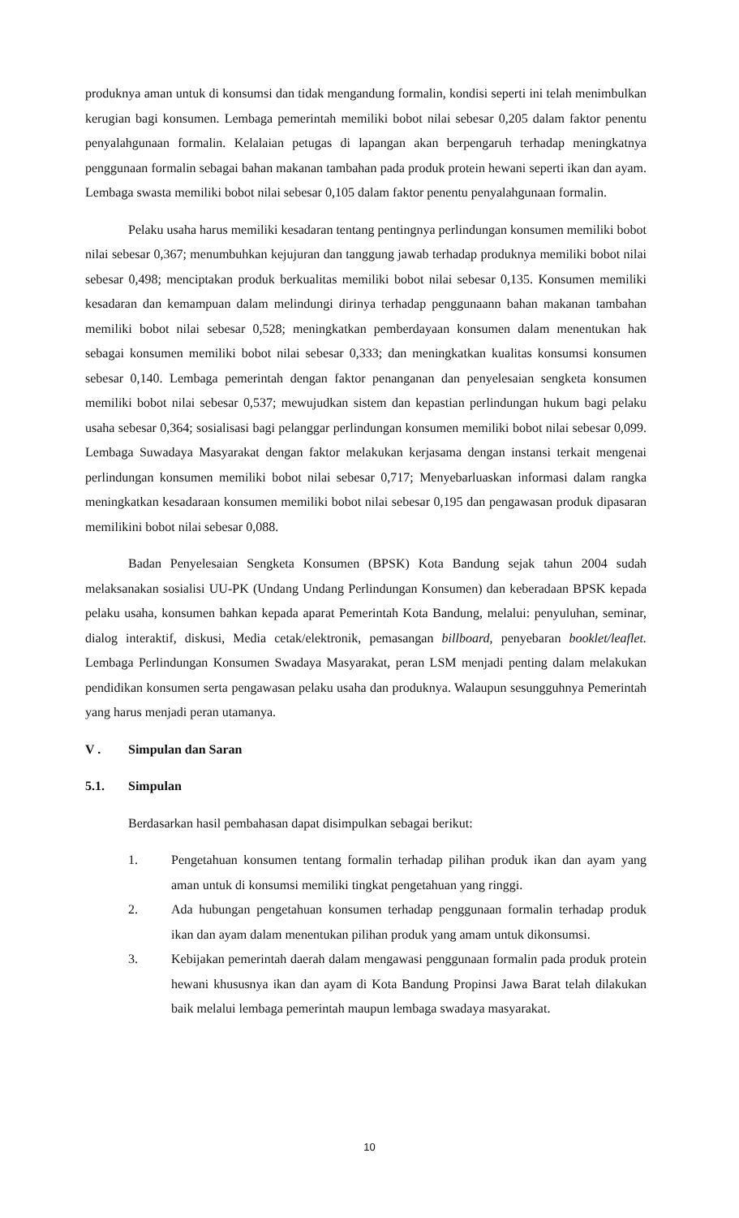produknya aman untuk di konsumsi dan tidak mengandung formalin, kondisi seperti ini telah menimbulkan kerugian bagi konsumen. Lembaga pemerintah memiliki bobot nilai sebesar 0,205 dalam faktor penentu penyalahgunaan formalin. Kelalaian petugas di lapangan akan berpengaruh terhadap meningkatnya penggunaan formalin sebagai bahan makanan tambahan pada produk protein hewani seperti ikan dan ayam. Lembaga swasta memiliki bobot nilai sebesar 0,105 dalam faktor penentu penyalahgunaan formalin.
Pelaku usaha harus memiliki kesadaran tentang pentingnya perlindungan konsumen memiliki bobot nilai sebesar 0,367; menumbuhkan kejujuran dan tanggung jawab terhadap produknya memiliki bobot nilai sebesar 0,498; menciptakan produk berkualitas memiliki bobot nilai sebesar 0,135. Konsumen memiliki kesadaran dan kemampuan dalam melindungi dirinya terhadap penggunaann bahan makanan tambahan memiliki bobot nilai sebesar 0,528; meningkatkan pemberdayaan konsumen dalam menentukan hak sebagai konsumen memiliki bobot nilai sebesar 0,333; dan meningkatkan kualitas konsumsi konsumen sebesar 0,140. Lembaga pemerintah dengan faktor penanganan dan penyelesaian sengketa konsumen memiliki bobot nilai sebesar 0,537; mewujudkan sistem dan kepastian perlindungan hukum bagi pelaku usaha sebesar 0,364; sosialisasi bagi pelanggar perlindungan konsumen memiliki bobot nilai sebesar 0,099. Lembaga Suwadaya Masyarakat dengan faktor melakukan kerjasama dengan instansi terkait mengenai perlindungan konsumen memiliki bobot nilai sebesar 0,717; Menyebarluaskan informasi dalam rangka meningkatkan kesadaraan konsumen memiliki bobot nilai sebesar 0,195 dan pengawasan produk dipasaran memilikini bobot nilai sebesar 0,088.
Badan Penyelesaian Sengketa Konsumen (BPSK) Kota Bandung sejak tahun 2004 sudah melaksanakan sosialisi UU-PK (Undang Undang Perlindungan Konsumen) dan keberadaan BPSK kepada pelaku usaha, konsumen bahkan kepada aparat Pemerintah Kota Bandung, melalui: penyuluhan, seminar, dialog interaktif, diskusi, Media cetak/elektronik, pemasangan billboard, penyebaran booklet/leaflet. Lembaga Perlindungan Konsumen Swadaya Masyarakat, peran LSM menjadi penting dalam melakukan pendidikan konsumen serta pengawasan pelaku usaha dan produknya. Walaupun sesungguhnya Pemerintah yang harus menjadi peran utamanya.
V . Simpulan dan Saran
5.1. Simpulan
Berdasarkan hasil pembahasan dapat disimpulkan sebagai berikut:
1. Pengetahuan konsumen tentang formalin terhadap pilihan produk ikan dan ayam yang aman untuk di konsumsi memiliki tingkat pengetahuan yang ringgi.
2. Ada hubungan pengetahuan konsumen terhadap penggunaan formalin terhadap produk ikan dan ayam dalam menentukan pilihan produk yang amam untuk dikonsumsi.
3. Kebijakan pemerintah daerah dalam mengawasi penggunaan formalin pada produk protein hewani khususnya ikan dan ayam di Kota Bandung Propinsi Jawa Barat telah dilakukan baik melalui lembaga pemerintah maupun lembaga swadaya masyarakat.
10